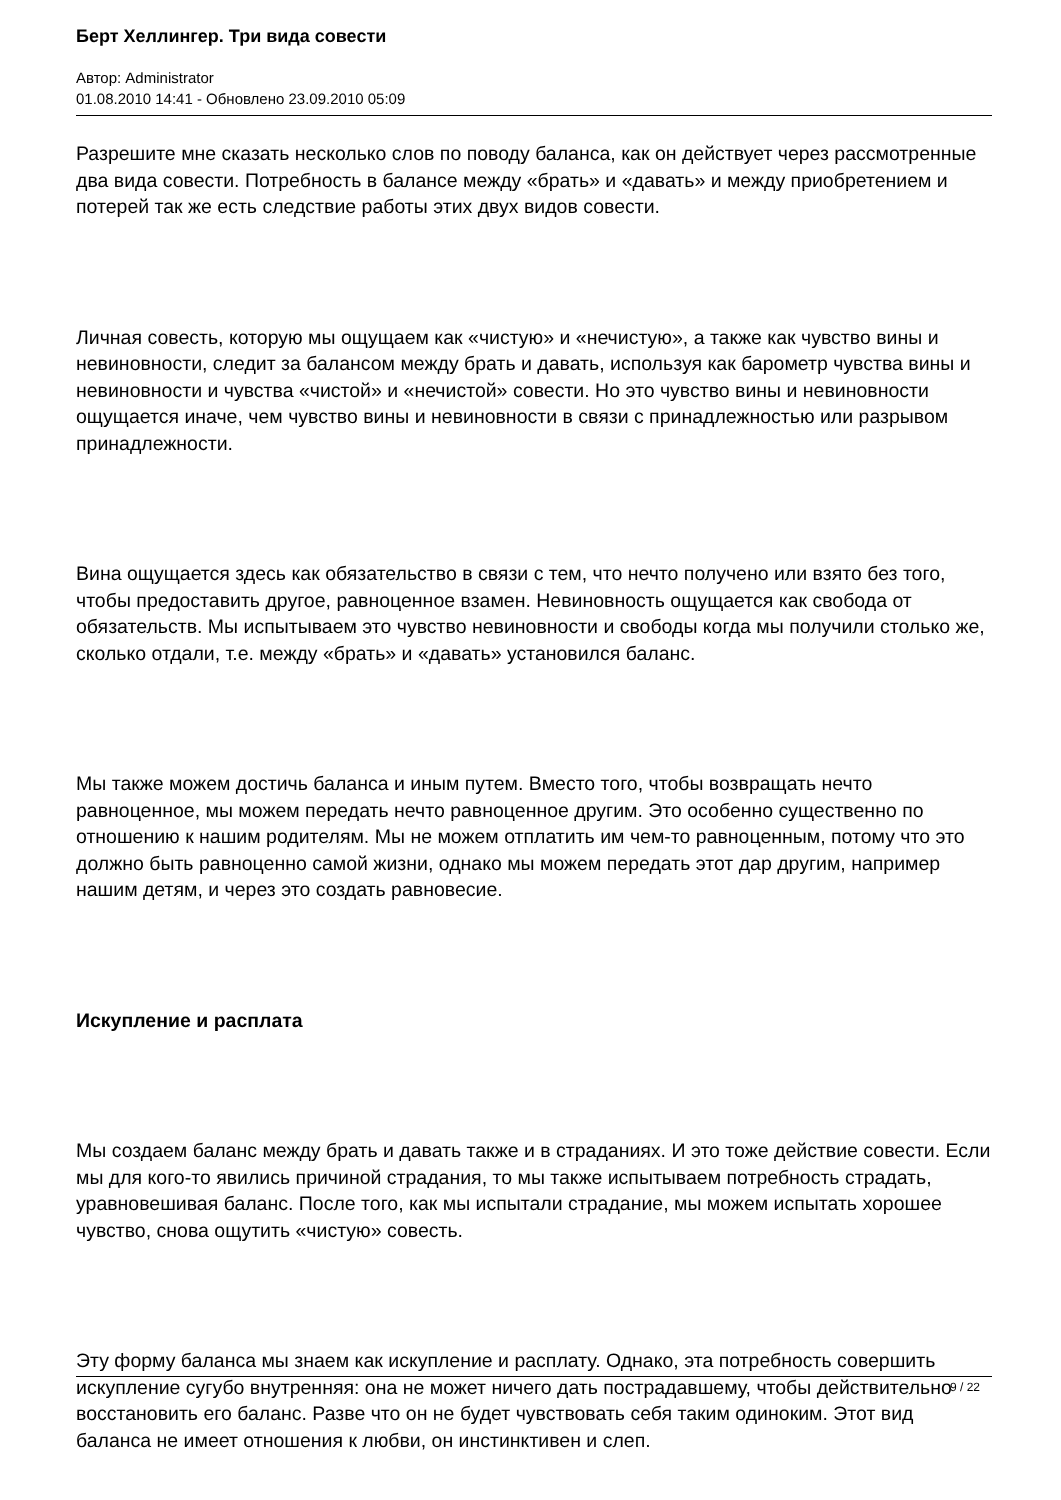Берт Хеллингер. Три вида совести
Автор: Administrator
01.08.2010 14:41 - Обновлено 23.09.2010 05:09
Разрешите мне сказать несколько слов по поводу баланса, как он действует через рассмотренные два вида совести. Потребность в балансе между «брать» и «давать» и между приобретением и потерей так же есть следствие работы этих двух видов совести.
Личная совесть, которую мы ощущаем как «чистую» и «нечистую», а также как чувство вины и невиновности, следит за балансом между брать и давать, используя как барометр чувства вины и невиновности и чувства «чистой» и «нечистой» совести. Но это чувство вины и невиновности ощущается иначе, чем чувство вины и невиновности в связи с принадлежностью или разрывом принадлежности.
Вина ощущается здесь как обязательство в связи с тем, что нечто получено или взято без того, чтобы предоставить другое, равноценное взамен. Невиновность ощущается как свобода от обязательств. Мы испытываем это чувство невиновности и свободы когда мы получили столько же, сколько отдали, т.е. между «брать» и «давать» установился баланс.
Мы также можем достичь баланса и иным путем. Вместо того, чтобы возвращать нечто равноценное, мы можем передать нечто равноценное другим. Это особенно существенно по отношению к нашим родителям. Мы не можем отплатить им чем-то равноценным, потому что это должно быть равноценно самой жизни, однако мы можем передать этот дар другим, например нашим детям, и через это создать равновесие.
Искупление и расплата
Мы создаем баланс между брать и давать также и в страданиях. И это тоже действие совести. Если мы для кого-то явились причиной страдания, то мы также испытываем потребность страдать, уравновешивая баланс. После того, как мы испытали страдание, мы можем испытать хорошее чувство, снова ощутить «чистую» совесть.
Эту форму баланса мы знаем как искупление и расплату. Однако, эта потребность совершить искупление сугубо внутренняя: она не может ничего дать пострадавшему, чтобы действительно восстановить его баланс. Разве что он не будет чувствовать себя таким одиноким. Этот вид баланса не имеет отношения к любви, он инстинктивен и слеп.
9 / 22